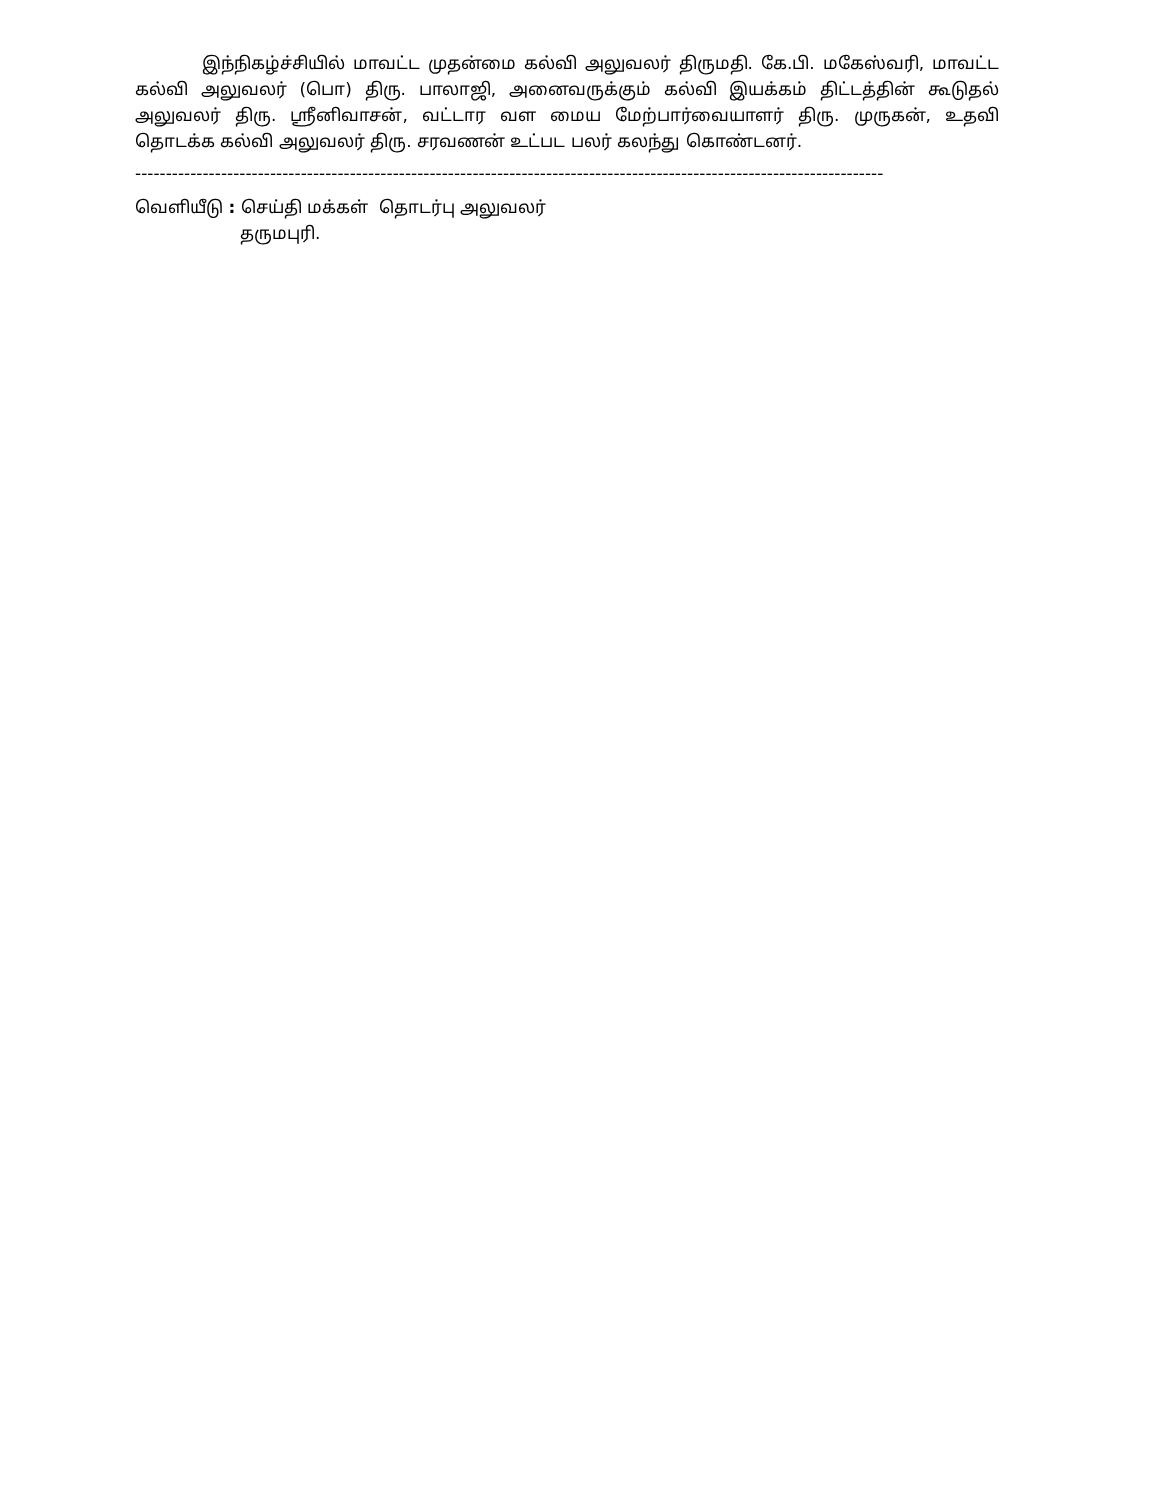இந்நிகழ்ச்சியில் மாவட்ட முதன்மை கல்வி அலுவலர் திருமதி. கே.பி. மகேஸ்வரி, மாவட்ட கல்வி அலுவலர் (பொ) திரு. பாலாஜி, அனைவருக்கும் கல்வி இயக்கம் திட்டத்தின் கூடுதல் அலுவலர் திரு. ஸ்ரீனிவாசன், வட்டார வள மைய மேற்பார்வையாளர் திரு. முருகன், உதவி தொடக்க கல்வி அலுவலர் திரு. சரவணன் உட்பட பலர் கலந்து கொண்டனர்.
--------------------------------------------------------------------------------------------------------------------------
வெளியீடு : செய்தி மக்கள் தொடர்பு அலுவலர்
தருமபுரி.